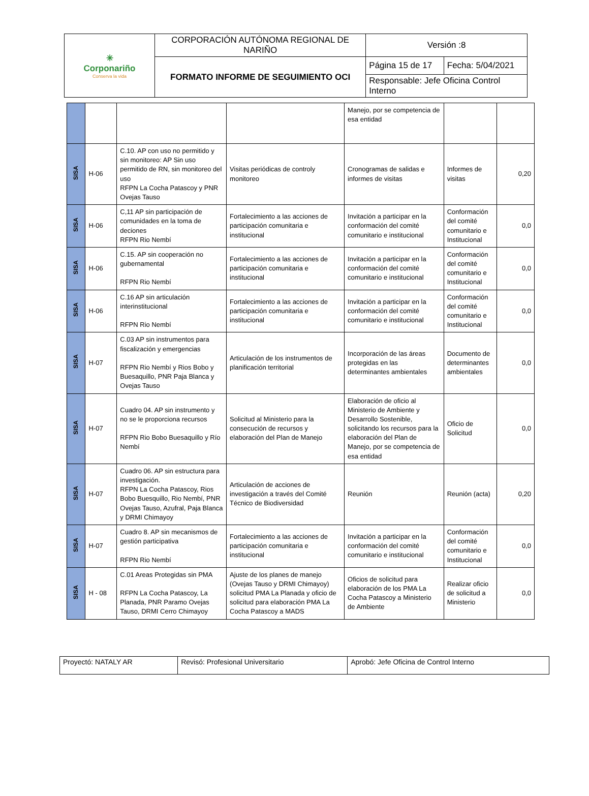| ✳ Corponariño Conserva la vida | CORPORACIÓN AUTÓNOMA REGIONAL DE NARIÑO | Versión :8 | |
| | FORMATO INFORME DE SEGUIMIENTO OCI | Página 15 de 17 | Fecha: 5/04/2021 |
| | | Responsable: Jefe Oficina Control Interno | |
| | | | | Manejo, por se competencia de esa entidad | | |
| SISA | H-06 | C.10. AP con uso no permitido y sin monitoreo: AP Sin uso permitido de RN, sin monitoreo del uso RFPN La Cocha Patascoy y PNR Ovejas Tauso | Visitas periódicas de controly monitoreo | Cronogramas de salidas e informes de visitas | Informes de visitas | 0,20 |
| SISA | H-06 | C,11 AP sin participación de comunidades en la toma de deciones RFPN Rio Nembí | Fortalecimiento a las acciones de participación comunitaria e institucional | Invitación a participar en la conformación del comité comunitario e institucional | Conformación del comité comunitario e Institucional | 0,0 |
| SISA | H-06 | C.15. AP sin cooperación no gubernamental RFPN Rio Nembí | Fortalecimiento a las acciones de participación comunitaria e institucional | Invitación a participar en la conformación del comité comunitario e institucional | Conformación del comité comunitario e Institucional | 0,0 |
| SISA | H-06 | C.16 AP sin articulación interinstitucional RFPN Rio Nembí | Fortalecimiento a las acciones de participación comunitaria e institucional | Invitación a participar en la conformación del comité comunitario e institucional | Conformación del comité comunitario e Institucional | 0,0 |
| SISA | H-07 | C.03 AP sin instrumentos para fiscalización y emergencias RFPN Rio Nembí y Rios Bobo y Buesaquillo, PNR Paja Blanca y Ovejas Tauso | Articulación de los instrumentos de planificación territorial | Incorporación de las áreas protegidas en las determinantes ambientales | Documento de determinantes ambientales | 0,0 |
| SISA | H-07 | Cuadro 04. AP sin instrumento y no se le proporciona recursos RFPN Rio Bobo Buesaquillo y Río Nembí | Solicitud al Ministerio para la consecución de recursos y elaboración del Plan de Manejo | Elaboración de oficio al Ministerio de Ambiente y Desarrollo Sostenible, solicitando los recursos para la elaboración del Plan de Manejo, por se competencia de esa entidad | Oficio de Solicitud | 0,0 |
| SISA | H-07 | Cuadro 06. AP sin estructura para investigación. RFPN La Cocha Patascoy, Rios Bobo Buesquillo, Rio Nembí, PNR Ovejas Tauso, Azufral, Paja Blanca y DRMI Chimayoy | Articulación de acciones de investigación a través del Comité Técnico de Biodiversidad | Reunión | Reunión (acta) | 0,20 |
| SISA | H-07 | Cuadro 8. AP sin mecanismos de gestión participativa RFPN Rio Nembí | Fortalecimiento a las acciones de participación comunitaria e institucional | Invitación a participar en la conformación del comité comunitario e institucional | Conformación del comité comunitario e Institucional | 0,0 |
| SISA | H - 08 | C.01 Areas Protegidas sin PMA RFPN La Cocha Patascoy, La Planada, PNR Paramo Ovejas Tauso, DRMI Cerro Chimayoy | Ajuste de los planes de manejo (Ovejas Tauso y DRMI Chimayoy) solicitud PMA La Planada y oficio de solicitud para elaboración PMA La Cocha Patascoy a MADS | Oficios de solicitud para elaboración de los PMA La Cocha Patascoy a Ministerio de Ambiente | Realizar oficio de solicitud a Ministerio | 0,0 |
| Proyectó: NATALY AR | Revisó: Profesional Universitario | Aprobó: Jefe Oficina de Control Interno |